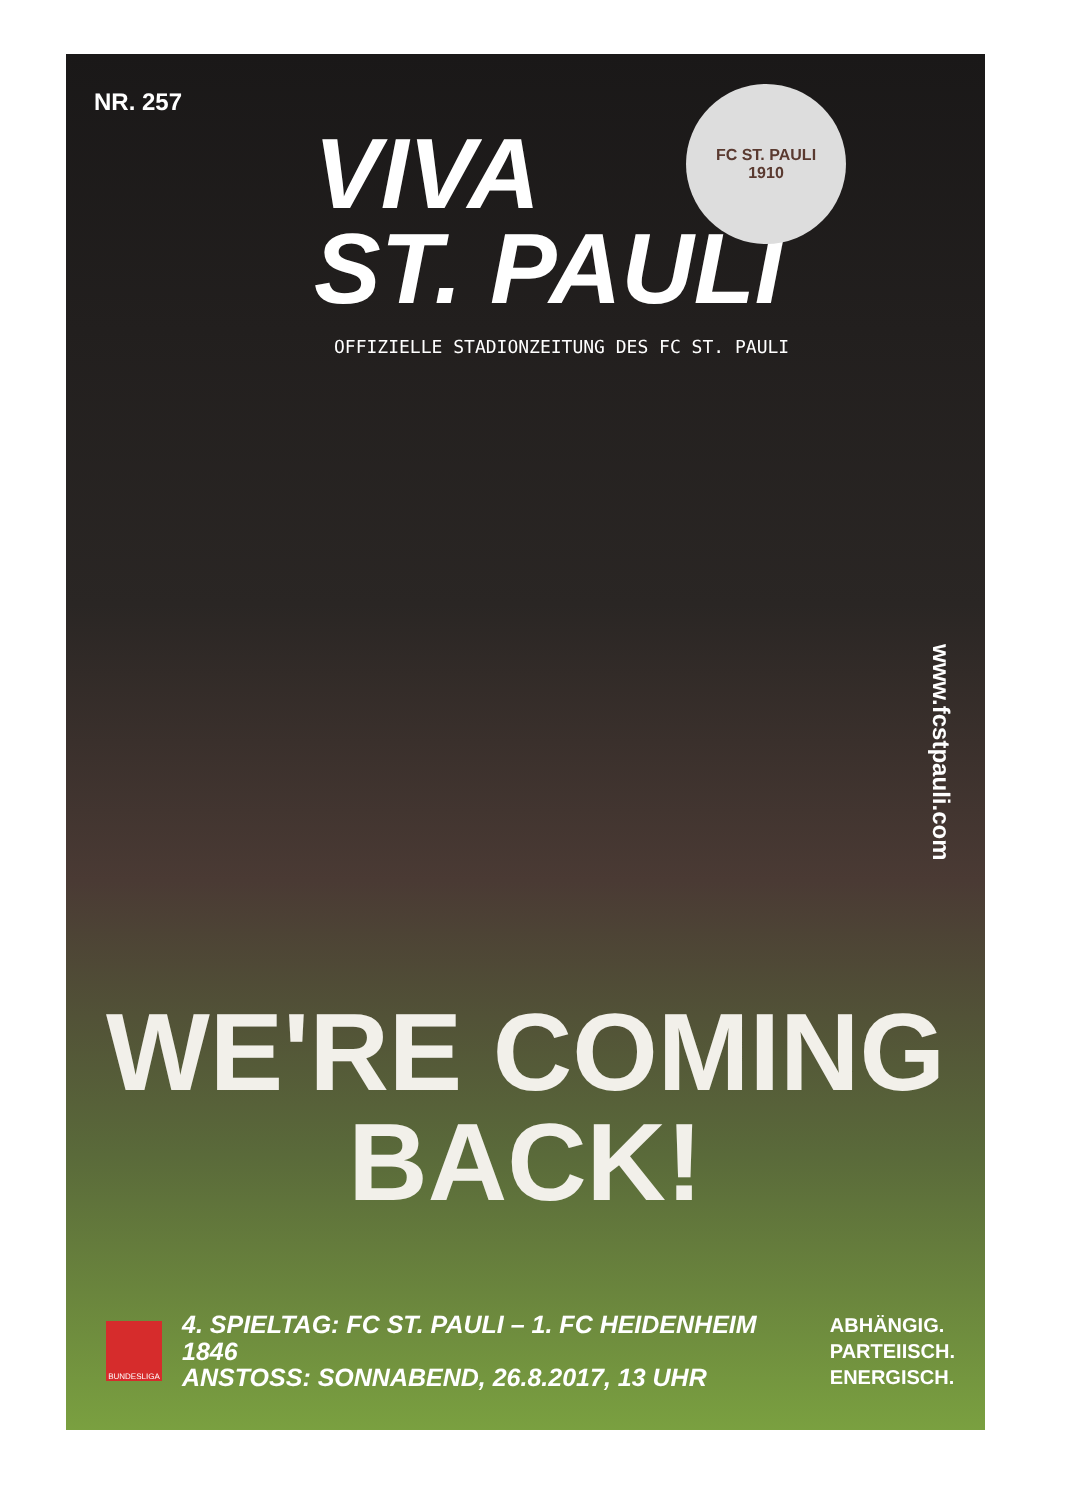NR. 257
FC ST. PAULI
1910
VIVA
ST. PAULI
OFFIZIELLE STADIONZEITUNG DES FC ST. PAULI
www.fcstpauli.com
WE'RE COMING
BACK!
BUNDESLIGA
4. SPIELTAG: FC ST. PAULI – 1. FC HEIDENHEIM 1846
ANSTOSS: SONNABEND, 26.8.2017, 13 UHR
ABHÄNGIG.
PARTEIISCH.
ENERGISCH.